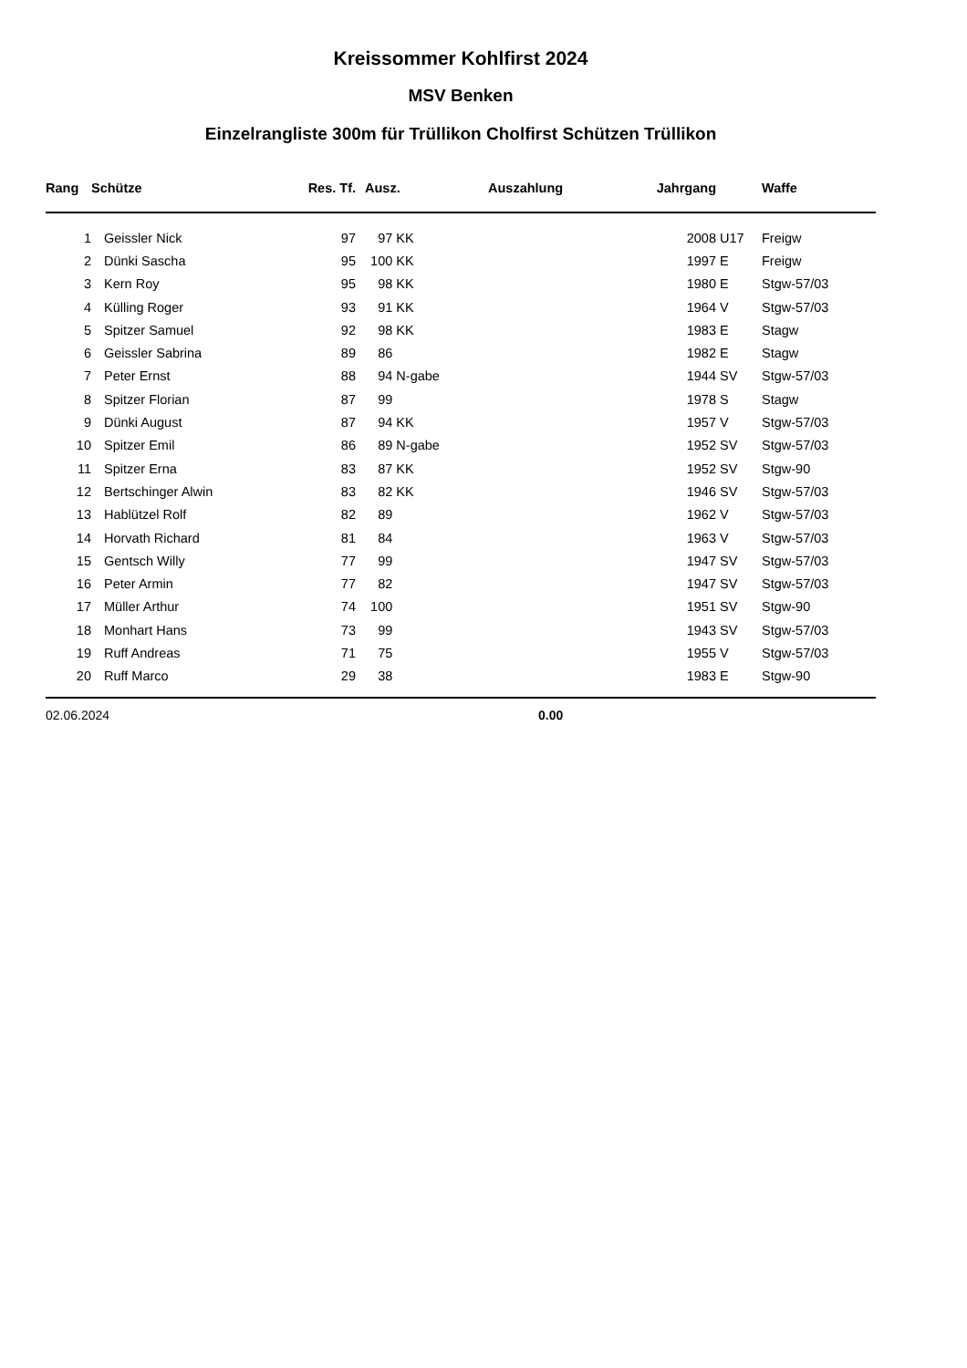Kreissommer Kohlfirst 2024
MSV Benken
Einzelrangliste 300m für Trüllikon Cholfirst Schützen Trüllikon
| Rang | Schütze | Res. Tf. | Ausz. | Auszahlung | Jahrgang | | Waffe |
| --- | --- | --- | --- | --- | --- | --- | --- |
| 1 | Geissler Nick | 97 | 97 KK | | 2008 | U17 | Freigw |
| 2 | Dünki Sascha | 95 | 100 KK | | 1997 | E | Freigw |
| 3 | Kern Roy | 95 | 98 KK | | 1980 | E | Stgw-57/03 |
| 4 | Külling Roger | 93 | 91 KK | | 1964 | V | Stgw-57/03 |
| 5 | Spitzer Samuel | 92 | 98 KK | | 1983 | E | Stagw |
| 6 | Geissler Sabrina | 89 | 86 | | 1982 | E | Stagw |
| 7 | Peter Ernst | 88 | 94 N-gabe | | 1944 | SV | Stgw-57/03 |
| 8 | Spitzer Florian | 87 | 99 | | 1978 | S | Stagw |
| 9 | Dünki August | 87 | 94 KK | | 1957 | V | Stgw-57/03 |
| 10 | Spitzer Emil | 86 | 89 N-gabe | | 1952 | SV | Stgw-57/03 |
| 11 | Spitzer Erna | 83 | 87 KK | | 1952 | SV | Stgw-90 |
| 12 | Bertschinger Alwin | 83 | 82 KK | | 1946 | SV | Stgw-57/03 |
| 13 | Hablützel Rolf | 82 | 89 | | 1962 | V | Stgw-57/03 |
| 14 | Horvath Richard | 81 | 84 | | 1963 | V | Stgw-57/03 |
| 15 | Gentsch Willy | 77 | 99 | | 1947 | SV | Stgw-57/03 |
| 16 | Peter Armin | 77 | 82 | | 1947 | SV | Stgw-57/03 |
| 17 | Müller Arthur | 74 | 100 | | 1951 | SV | Stgw-90 |
| 18 | Monhart Hans | 73 | 99 | | 1943 | SV | Stgw-57/03 |
| 19 | Ruff Andreas | 71 | 75 | | 1955 | V | Stgw-57/03 |
| 20 | Ruff Marco | 29 | 38 | | 1983 | E | Stgw-90 |
02.06.2024 0.00